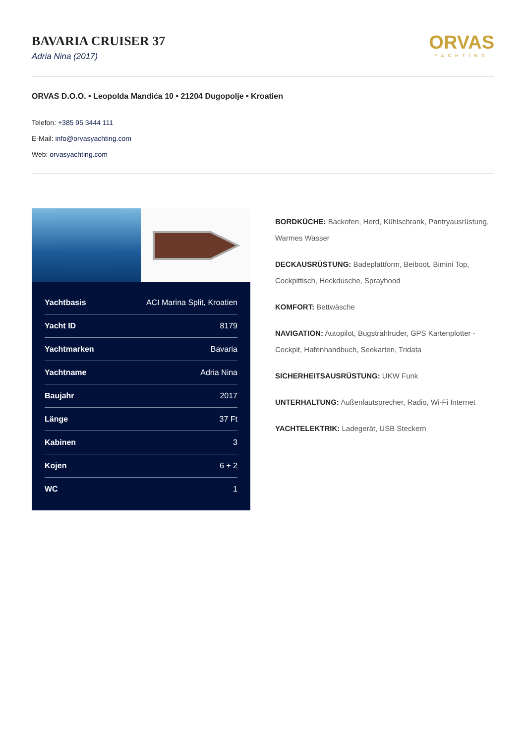BAVARIA CRUISER 37
Adria Nina (2017)
ORVAS
YACHTING
ORVAS D.O.O. • Leopolda Mandića 10 • 21204 Dugopolje • Kroatien
Telefon: +385 95 3444 111
E-Mail: info@orvasyachting.com
Web: orvasyachting.com
| Yachtbasis | ACI Marina Split, Kroatien |
| Yacht ID | 8179 |
| Yachtmarken | Bavaria |
| Yachtname | Adria Nina |
| Baujahr | 2017 |
| Länge | 37 Ft |
| Kabinen | 3 |
| Kojen | 6 + 2 |
| WC | 1 |
BORDKÜCHE: Backofen, Herd, Kühlschrank, Pantryausrüstung, Warmes Wasser
DECKAUSRÜSTUNG: Badeplattform, Beiboot, Bimini Top, Cockpittisch, Heckdusche, Sprayhood
KOMFORT: Bettwäsche
NAVIGATION: Autopilot, Bugstrahlruder, GPS Kartenplotter - Cockpit, Hafenhandbuch, Seekarten, Tridata
SICHERHEITSAUSRÜSTUNG: UKW Funk
UNTERHALTUNG: Außenlautsprecher, Radio, Wi-Fi Internet
YACHTELEKTRIK: Ladegerät, USB Steckern